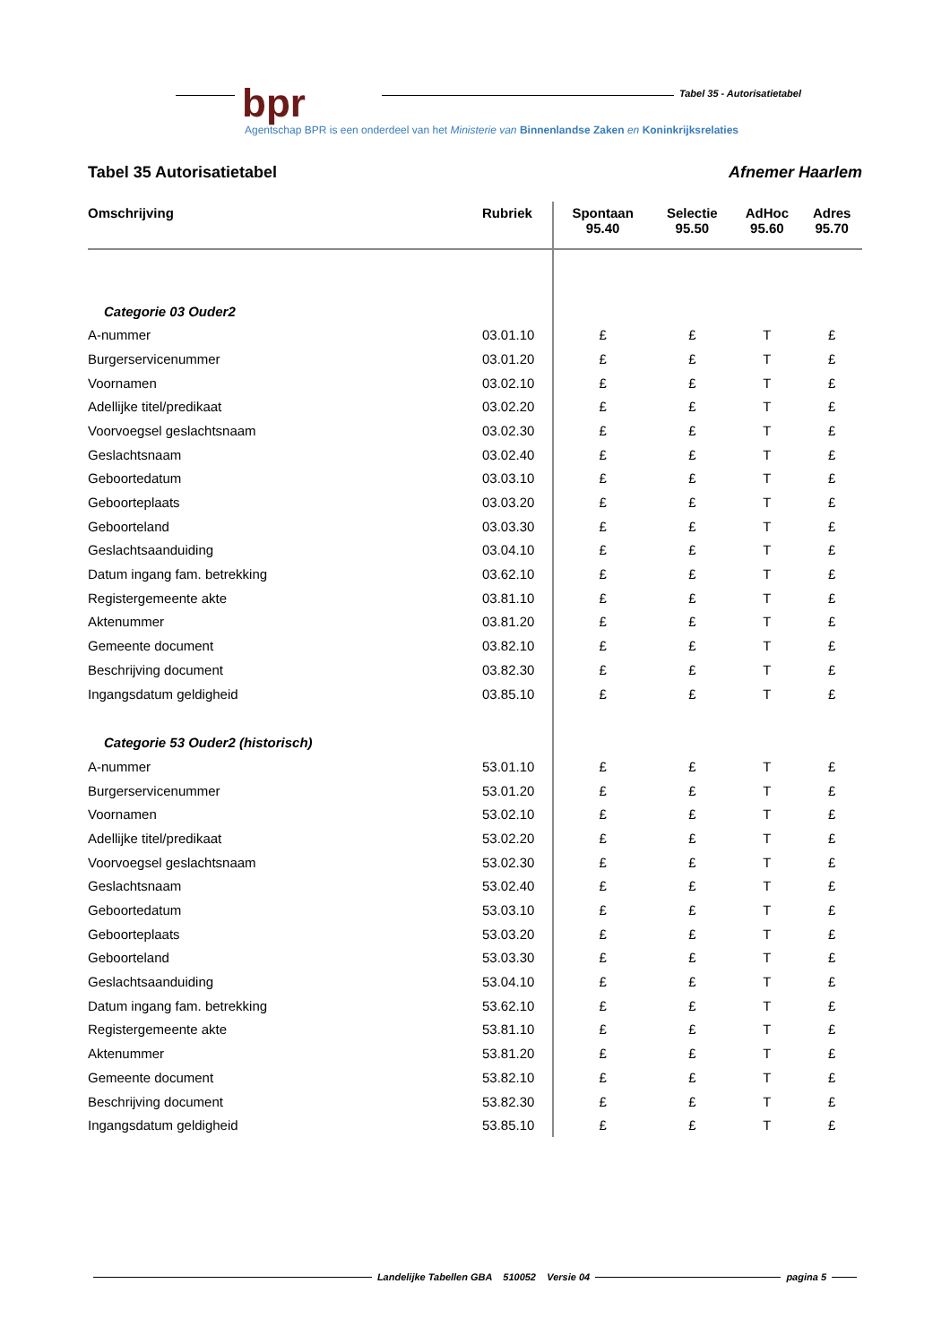bpr Tabel 35 - Autorisatietabel
Agentschap BPR is een onderdeel van het Ministerie van Binnenlandse Zaken en Koninkrijksrelaties
Tabel 35 Autorisatietabel Afnemer Haarlem
| Omschrijving | Rubriek | Spontaan 95.40 | Selectie 95.50 | AdHoc 95.60 | Adres 95.70 |
| --- | --- | --- | --- | --- | --- |
| Categorie 03 Ouder2 | | | | | |
| A-nummer | 03.01.10 | £ | £ | T | £ |
| Burgerservicenummer | 03.01.20 | £ | £ | T | £ |
| Voornamen | 03.02.10 | £ | £ | T | £ |
| Adellijke titel/predikaat | 03.02.20 | £ | £ | T | £ |
| Voorvoegsel geslachtsnaam | 03.02.30 | £ | £ | T | £ |
| Geslachtsnaam | 03.02.40 | £ | £ | T | £ |
| Geboortedatum | 03.03.10 | £ | £ | T | £ |
| Geboorteplaats | 03.03.20 | £ | £ | T | £ |
| Geboorteland | 03.03.30 | £ | £ | T | £ |
| Geslachtsaanduiding | 03.04.10 | £ | £ | T | £ |
| Datum ingang fam. betrekking | 03.62.10 | £ | £ | T | £ |
| Registergemeente akte | 03.81.10 | £ | £ | T | £ |
| Aktenummer | 03.81.20 | £ | £ | T | £ |
| Gemeente document | 03.82.10 | £ | £ | T | £ |
| Beschrijving document | 03.82.30 | £ | £ | T | £ |
| Ingangsdatum geldigheid | 03.85.10 | £ | £ | T | £ |
| Categorie 53 Ouder2 (historisch) | | | | | |
| A-nummer | 53.01.10 | £ | £ | T | £ |
| Burgerservicenummer | 53.01.20 | £ | £ | T | £ |
| Voornamen | 53.02.10 | £ | £ | T | £ |
| Adellijke titel/predikaat | 53.02.20 | £ | £ | T | £ |
| Voorvoegsel geslachtsnaam | 53.02.30 | £ | £ | T | £ |
| Geslachtsnaam | 53.02.40 | £ | £ | T | £ |
| Geboortedatum | 53.03.10 | £ | £ | T | £ |
| Geboorteplaats | 53.03.20 | £ | £ | T | £ |
| Geboorteland | 53.03.30 | £ | £ | T | £ |
| Geslachtsaanduiding | 53.04.10 | £ | £ | T | £ |
| Datum ingang fam. betrekking | 53.62.10 | £ | £ | T | £ |
| Registergemeente akte | 53.81.10 | £ | £ | T | £ |
| Aktenummer | 53.81.20 | £ | £ | T | £ |
| Gemeente document | 53.82.10 | £ | £ | T | £ |
| Beschrijving document | 53.82.30 | £ | £ | T | £ |
| Ingangsdatum geldigheid | 53.85.10 | £ | £ | T | £ |
Landelijke Tabellen GBA 510052 Versie 04 pagina 5